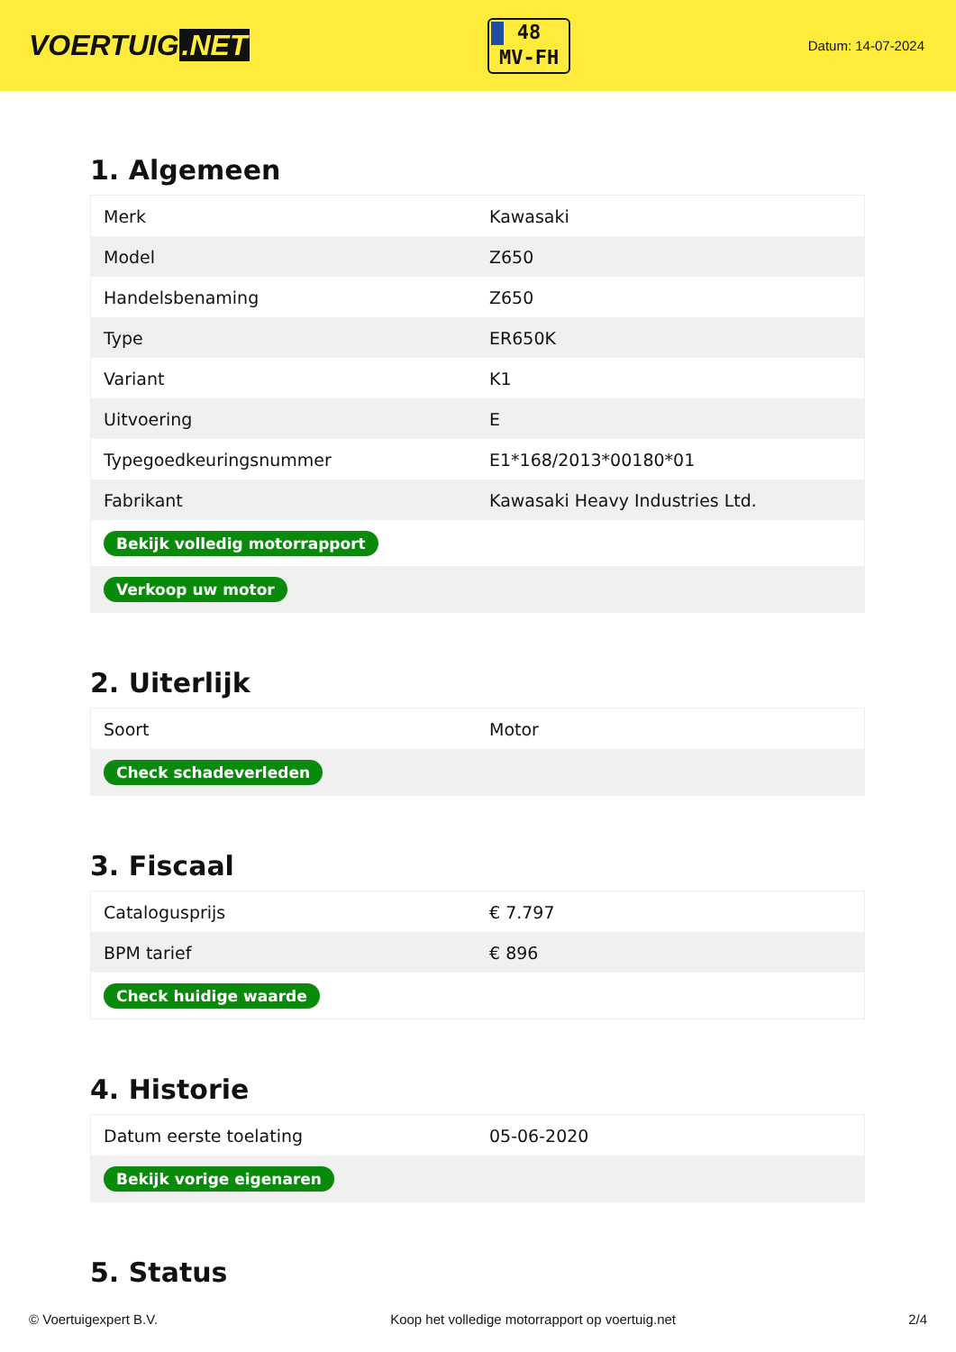VOERTUIG.NET
48
MV-FH
Datum: 14-07-2024
1. Algemeen
| Merk | Kawasaki |
| Model | Z650 |
| Handelsbenaming | Z650 |
| Type | ER650K |
| Variant | K1 |
| Uitvoering | E |
| Typegoedkeuringsnummer | E1*168/2013*00180*01 |
| Fabrikant | Kawasaki Heavy Industries Ltd. |
| Bekijk volledig motorrapport | |
| Verkoop uw motor | |
2. Uiterlijk
| Soort | Motor |
| Check schadeverleden | |
3. Fiscaal
| Catalogusprijs | € 7.797 |
| BPM tarief | € 896 |
| Check huidige waarde | |
4. Historie
| Datum eerste toelating | 05-06-2020 |
| Bekijk vorige eigenaren | |
5. Status
© Voertuigexpert B.V. Koop het volledige motorrapport op voertuig.net 2/4